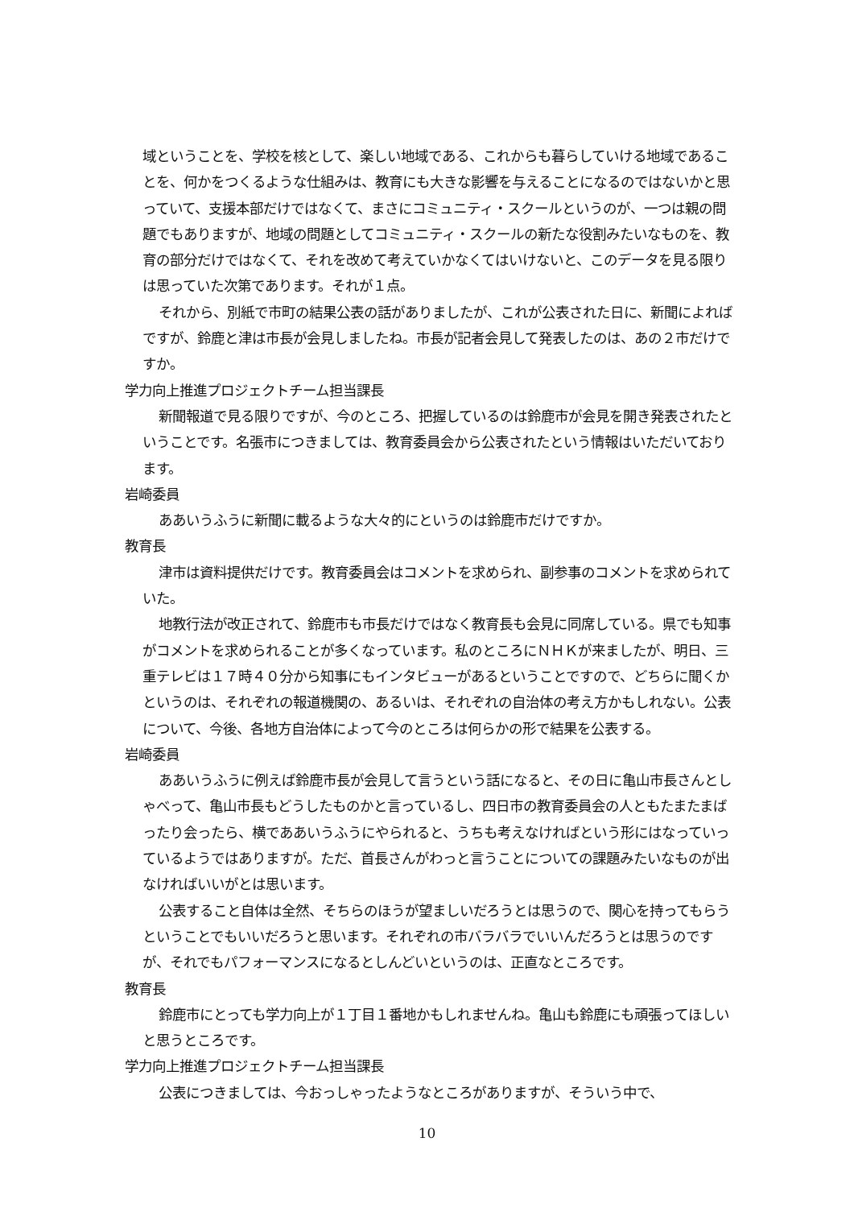域ということを、学校を核として、楽しい地域である、これからも暮らしていける地域であることを、何かをつくるような仕組みは、教育にも大きな影響を与えることになるのではないかと思っていて、支援本部だけではなくて、まさにコミュニティ・スクールというのが、一つは親の問題でもありますが、地域の問題としてコミュニティ・スクールの新たな役割みたいなものを、教育の部分だけではなくて、それを改めて考えていかなくてはいけないと、このデータを見る限りは思っていた次第であります。それが１点。
それから、別紙で市町の結果公表の話がありましたが、これが公表された日に、新聞によればですが、鈴鹿と津は市長が会見しましたね。市長が記者会見して発表したのは、あの２市だけですか。
学力向上推進プロジェクトチーム担当課長
新聞報道で見る限りですが、今のところ、把握しているのは鈴鹿市が会見を開き発表されたということです。名張市につきましては、教育委員会から公表されたという情報はいただいております。
岩崎委員
ああいうふうに新聞に載るような大々的にというのは鈴鹿市だけですか。
教育長
津市は資料提供だけです。教育委員会はコメントを求められ、副参事のコメントを求められていた。
地教行法が改正されて、鈴鹿市も市長だけではなく教育長も会見に同席している。県でも知事がコメントを求められることが多くなっています。私のところにＮＨＫが来ましたが、明日、三重テレビは１７時４０分から知事にもインタビューがあるということですので、どちらに聞くかというのは、それぞれの報道機関の、あるいは、それぞれの自治体の考え方かもしれない。公表について、今後、各地方自治体によって今のところは何らかの形で結果を公表する。
岩崎委員
ああいうふうに例えば鈴鹿市長が会見して言うという話になると、その日に亀山市長さんとしゃべって、亀山市長もどうしたものかと言っているし、四日市の教育委員会の人ともたまたまばったり会ったら、横でああいうふうにやられると、うちも考えなければという形にはなっていっているようではありますが。ただ、首長さんがわっと言うことについての課題みたいなものが出なければいいがとは思います。
公表すること自体は全然、そちらのほうが望ましいだろうとは思うので、関心を持ってもらうということでもいいだろうと思います。それぞれの市バラバラでいいんだろうとは思うのですが、それでもパフォーマンスになるとしんどいというのは、正直なところです。
教育長
鈴鹿市にとっても学力向上が１丁目１番地かもしれませんね。亀山も鈴鹿にも頑張ってほしいと思うところです。
学力向上推進プロジェクトチーム担当課長
公表につきましては、今おっしゃったようなところがありますが、そういう中で、
10